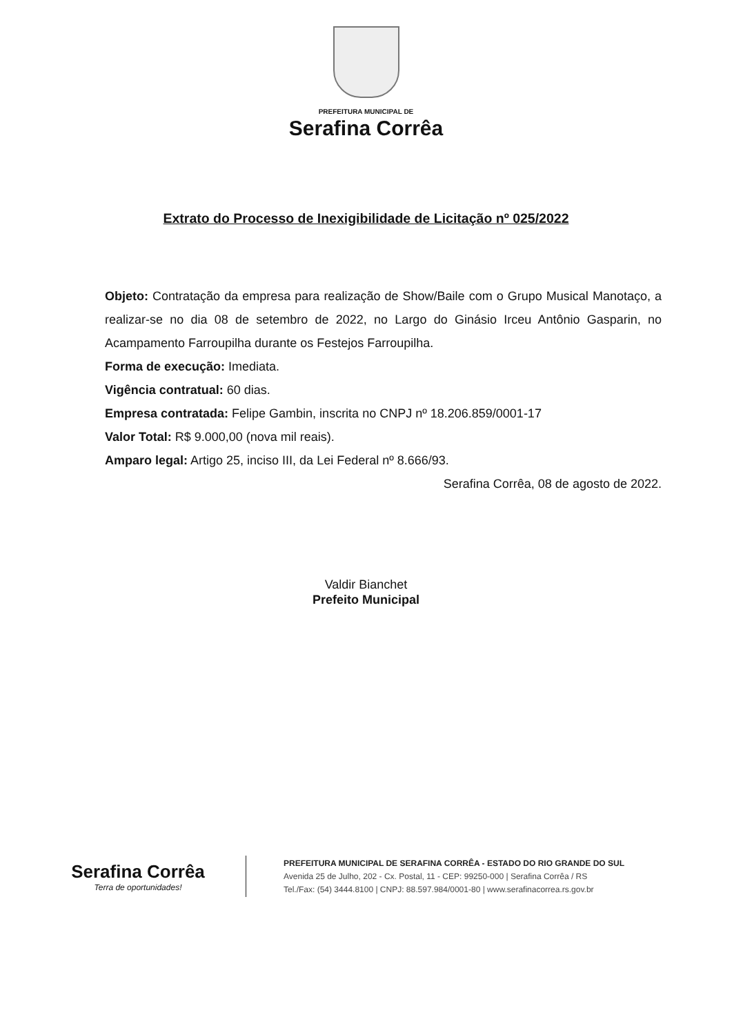PREFEITURA MUNICIPAL DE
Serafina Corrêa
Extrato do Processo de Inexigibilidade de Licitação nº 025/2022
Objeto: Contratação da empresa para realização de Show/Baile com o Grupo Musical Manotaço, a realizar-se no dia 08 de setembro de 2022, no Largo do Ginásio Irceu Antônio Gasparin, no Acampamento Farroupilha durante os Festejos Farroupilha.
Forma de execução: Imediata.
Vigência contratual: 60 dias.
Empresa contratada: Felipe Gambin, inscrita no CNPJ nº 18.206.859/0001-17
Valor Total: R$ 9.000,00 (nova mil reais).
Amparo legal: Artigo 25, inciso III, da Lei Federal nº 8.666/93.
Serafina Corrêa, 08 de agosto de 2022.
Valdir Bianchet
Prefeito Municipal
Serafina Corrêa
Terra de oportunidades!
PREFEITURA MUNICIPAL DE SERAFINA CORRÊA - ESTADO DO RIO GRANDE DO SUL
Avenida 25 de Julho, 202 - Cx. Postal, 11 - CEP: 99250-000 | Serafina Corrêa / RS
Tel./Fax: (54) 3444.8100 | CNPJ: 88.597.984/0001-80 | www.serafinacorrea.rs.gov.br